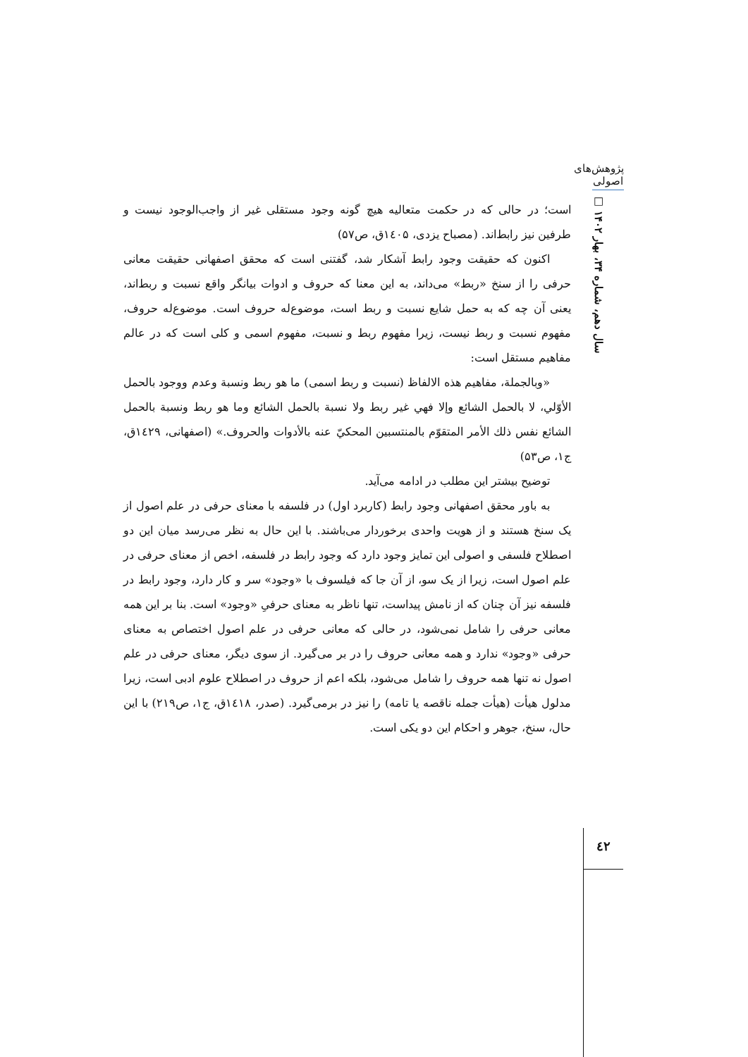پژوهش‌های اصولی
سال دهم، شماره ۳۴، بهار ۱۴۰۲ □
است؛ در حالی که در حکمت متعالیه هیچ گونه وجود مستقلی غیر از واجب‌الوجود نیست و طرفین نیز رابط‌اند. (مصباح یزدی، ۱٤۰۵ق، ص۵۷)
اکنون که حقیقت وجود رابط آشکار شد، گفتنی است که محقق اصفهانی حقیقت معانی حرفی را از سنخ «ربط» می‌داند، به این معنا که حروف و ادوات بیانگر واقع نسبت و ربط‌اند، یعنی آن چه که به حمل شایع نسبت و ربط است، موضوع‌له حروف است. موضوع‌له حروف، مفهوم نسبت و ربط نیست، زیرا مفهوم ربط و نسبت، مفهوم اسمی و کلی است که در عالم مفاهیم مستقل است:
«وبالجملة، مفاهيم هذه الالفاظ (نسبت و ربط اسمی) ما هو ربط ونسبة وعدم ووجود بالحمل الأوّلي، لا بالحمل الشائع وإلا فهي غير ربط ولا نسبة بالحمل الشائع وما هو ربط ونسبة بالحمل الشائع نفس ذلك الأمر المتقوّم بالمنتسبين المحكيّ عنه بالأدوات والحروف.» (اصفهانی، ۱٤۲۹ق، ج۱، ص۵۳)
توضیح بیشتر این مطلب در ادامه می‌آید.
به باور محقق اصفهانی وجود رابط (کاربرد اول) در فلسفه با معنای حرفی در علم اصول از یک سنخ هستند و از هویت واحدی برخوردار می‌باشند. با این حال به نظر می‌رسد میان این دو اصطلاح فلسفی و اصولی این تمایز وجود دارد که وجود رابط در فلسفه، اخص از معنای حرفی در علم اصول است، زیرا از یک سو، از آن جا که فیلسوف با «وجود» سر و کار دارد، وجود رابط در فلسفه نیز آن چنان که از نامش پیداست، تنها ناظر به معنای حرفیِ «وجود» است. بنا بر این همه معانی حرفی را شامل نمی‌شود، در حالی که معانی حرفی در علم اصول اختصاص به معنای حرفی «وجود» ندارد و همه معانی حروف را در بر می‌گیرد. از سوی دیگر، معنای حرفی در علم اصول نه تنها همه حروف را شامل می‌شود، بلکه اعم از حروف در اصطلاح علوم ادبی است، زیرا مدلول هیأت (هیأت جمله ناقصه یا تامه) را نیز در برمی‌گیرد. (صدر، ۱٤۱۸ق، ج۱، ص۲۱۹) با این حال، سنخ، جوهر و احکام این دو یکی است.
٤۲